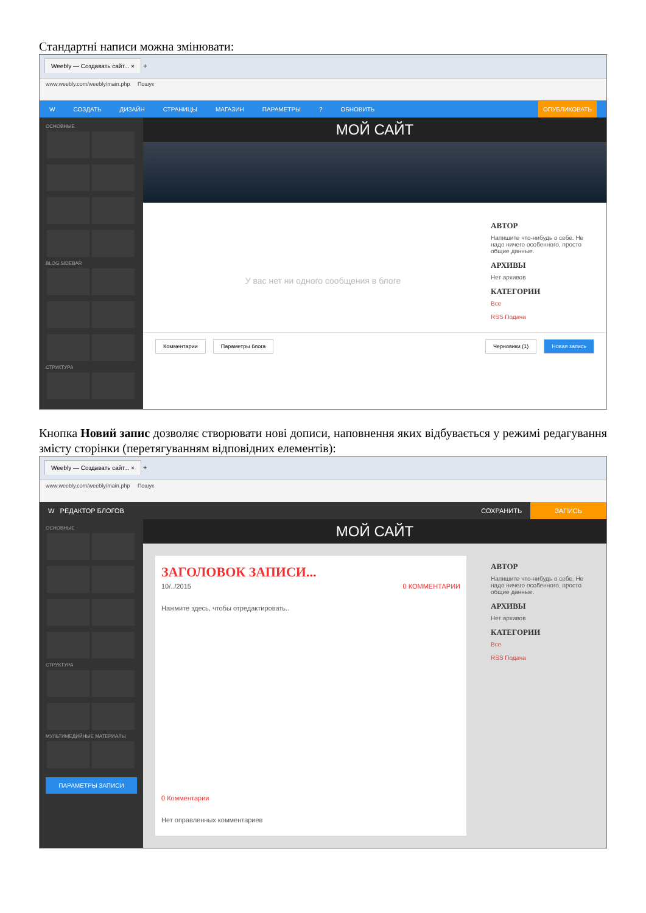Стандартні написи можна змінювати:
Weebly — Создавать сайт... × +
www.weebly.com/weebly/main.php Пошук
W СОЗДАТЬ ДИЗАЙН СТРАНИЦЫ МАГАЗИН ПАРАМЕТРЫ? ОБНОВИТЬ ОПУБЛИКОВАТЬ
ОСНОВНЫЕ
BLOG SIDEBAR
СТРУКТУРА
МОЙ САЙТ
У вас нет ни одного сообщения в блоге
АВТОР
Напишите что-нибудь о себе. Не надо ничего особенного, просто общие данные.
АРХИВЫ
Нет архивов
КАТЕГОРИИ
Все
RSS Подача
Комментарии Параметры блога Черновики (1) Новая запись
Кнопка Новий запис дозволяє створювати нові дописи, наповнення яких відбувається у режимі редагування змісту сторінки (перетягуванням відповідних елементів):
Weebly — Создавать сайт... × +
www.weebly.com/weebly/main.php Пошук
W РЕДАКТОР БЛОГОВ СОХРАНИТЬ ЗАПИСЬ
ОСНОВНЫЕ
СТРУКТУРА
МУЛЬТИМЕДИЙНЫЕ МАТЕРИАЛЫ
ПАРАМЕТРЫ ЗАПИСИ
МОЙ САЙТ
ЗАГОЛОВОК ЗАПИСИ...
10/../2015 0 КОММЕНТАРИИ
Нажмите здесь, чтобы отредактировать..
0 Комментарии
Нет оправленных комментариев
АВТОР
Напишите что-нибудь о себе. Не надо ничего особенного, просто общие данные.
АРХИВЫ
Нет архивов
КАТЕГОРИИ
Все
RSS Подача